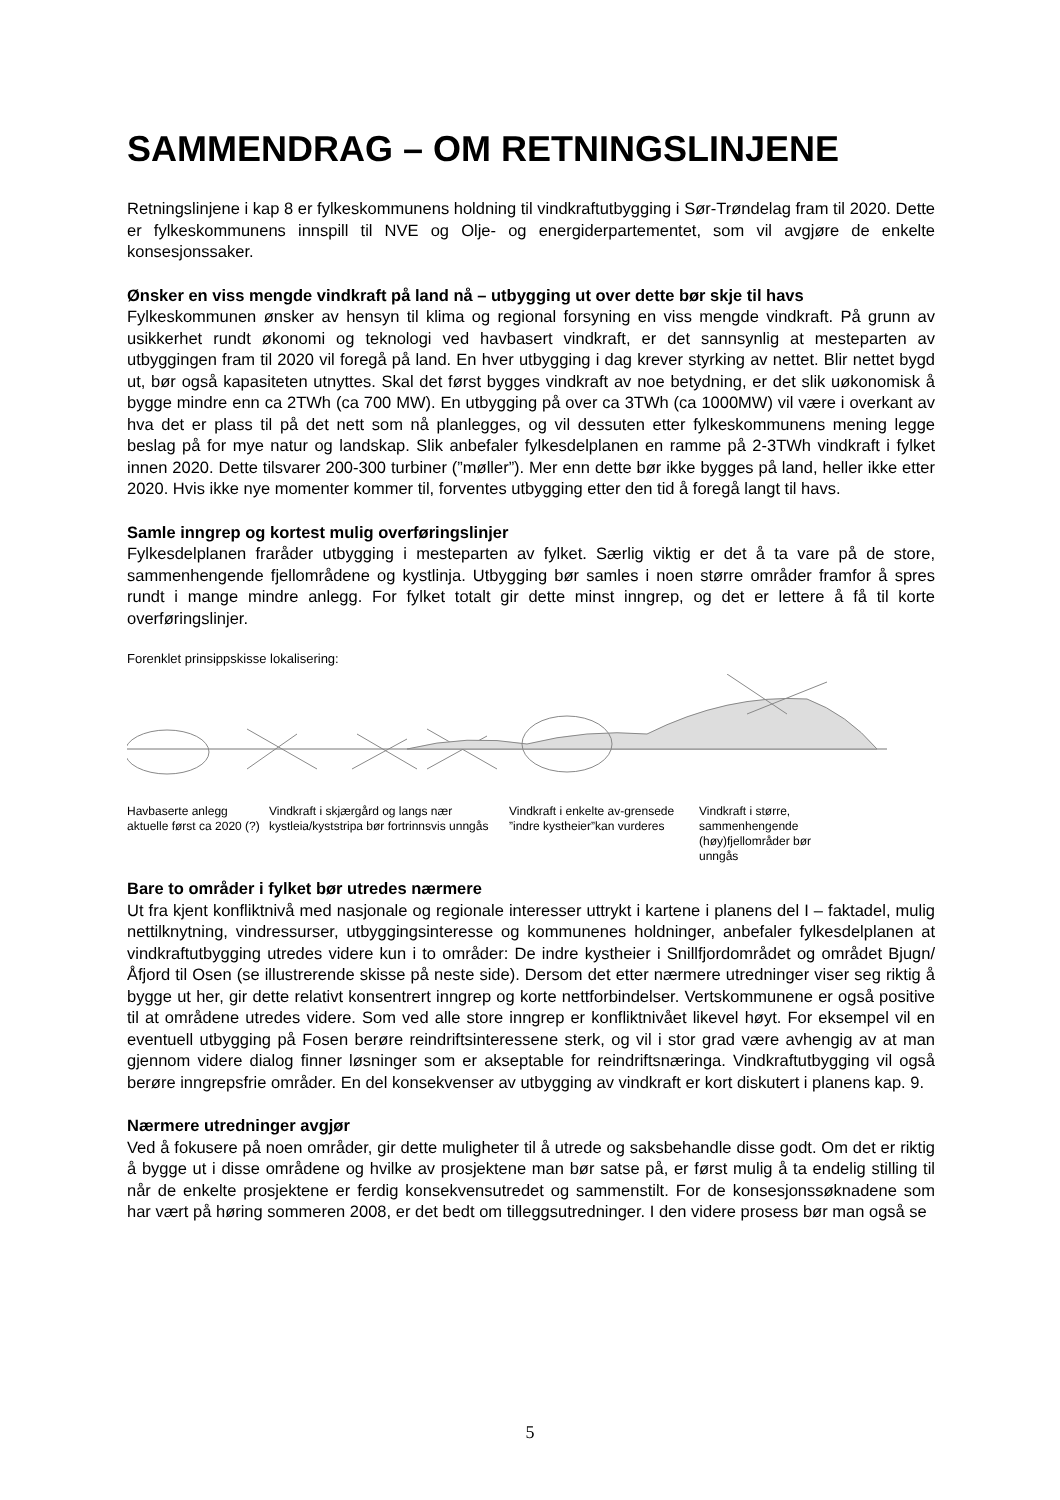SAMMENDRAG – OM RETNINGSLINJENE
Retningslinjene i kap 8 er fylkeskommunens holdning til vindkraftutbygging i Sør-Trøndelag fram til 2020. Dette er fylkeskommunens innspill til NVE og Olje- og energiderpartementet, som vil avgjøre de enkelte konsesjonssaker.
Ønsker en viss mengde vindkraft på land nå – utbygging ut over dette bør skje til havs
Fylkeskommunen ønsker av hensyn til klima og regional forsyning en viss mengde vindkraft. På grunn av usikkerhet rundt økonomi og teknologi ved havbasert vindkraft, er det sannsynlig at mesteparten av utbyggingen fram til 2020 vil foregå på land. En hver utbygging i dag krever styrking av nettet. Blir nettet bygd ut, bør også kapasiteten utnyttes. Skal det først bygges vindkraft av noe betydning, er det slik uøkonomisk å bygge mindre enn ca 2TWh (ca 700 MW). En utbygging på over ca 3TWh (ca 1000MW) vil være i overkant av hva det er plass til på det nett som nå planlegges, og vil dessuten etter fylkeskommunens mening legge beslag på for mye natur og landskap. Slik anbefaler fylkesdelplanen en ramme på 2-3TWh vindkraft i fylket innen 2020. Dette tilsvarer 200-300 turbiner (”møller”). Mer enn dette bør ikke bygges på land, heller ikke etter 2020. Hvis ikke nye momenter kommer til, forventes utbygging etter den tid å foregå langt til havs.
Samle inngrep og kortest mulig overføringslinjer
Fylkesdelplanen fraråder utbygging i mesteparten av fylket. Særlig viktig er det å ta vare på de store, sammenhengende fjellområdene og kystlinja. Utbygging bør samles i noen større områder framfor å spres rundt i mange mindre anlegg. For fylket totalt gir dette minst inngrep, og det er lettere å få til korte overføringslinjer.
Forenklet prinsippskisse lokalisering:
Havbaserte anlegg aktuelle først ca 2020 (?)
Vindkraft i skjærgård og langs nær kystleia/kyststripa bør fortrinnsvis unngås
Vindkraft i enkelte av-grensede ”indre kystheier”kan vurderes
Vindkraft i større, sammenhengende (høy)fjellområder bør unngås
Bare to områder i fylket bør utredes nærmere
Ut fra kjent konfliktnivå med nasjonale og regionale interesser uttrykt i kartene i planens del I – faktadel, mulig nettilknytning, vindressurser, utbyggingsinteresse og kommunenes holdninger, anbefaler fylkesdelplanen at vindkraftutbygging utredes videre kun i to områder: De indre kystheier i Snillfjordområdet og området Bjugn/Åfjord til Osen (se illustrerende skisse på neste side). Dersom det etter nærmere utredninger viser seg riktig å bygge ut her, gir dette relativt konsentrert inngrep og korte nettforbindelser. Vertskommunene er også positive til at områdene utredes videre. Som ved alle store inngrep er konfliktnivået likevel høyt. For eksempel vil en eventuell utbygging på Fosen berøre reindriftsinteressene sterk, og vil i stor grad være avhengig av at man gjennom videre dialog finner løsninger som er akseptable for reindriftsnæringa. Vindkraftutbygging vil også berøre inngrepsfrie områder. En del konsekvenser av utbygging av vindkraft er kort diskutert i planens kap. 9.
Nærmere utredninger avgjør
Ved å fokusere på noen områder, gir dette muligheter til å utrede og saksbehandle disse godt. Om det er riktig å bygge ut i disse områdene og hvilke av prosjektene man bør satse på, er først mulig å ta endelig stilling til når de enkelte prosjektene er ferdig konsekvensutredet og sammenstilt. For de konsesjonssøknadene som har vært på høring sommeren 2008, er det bedt om tilleggsutredninger. I den videre prosess bør man også se
5